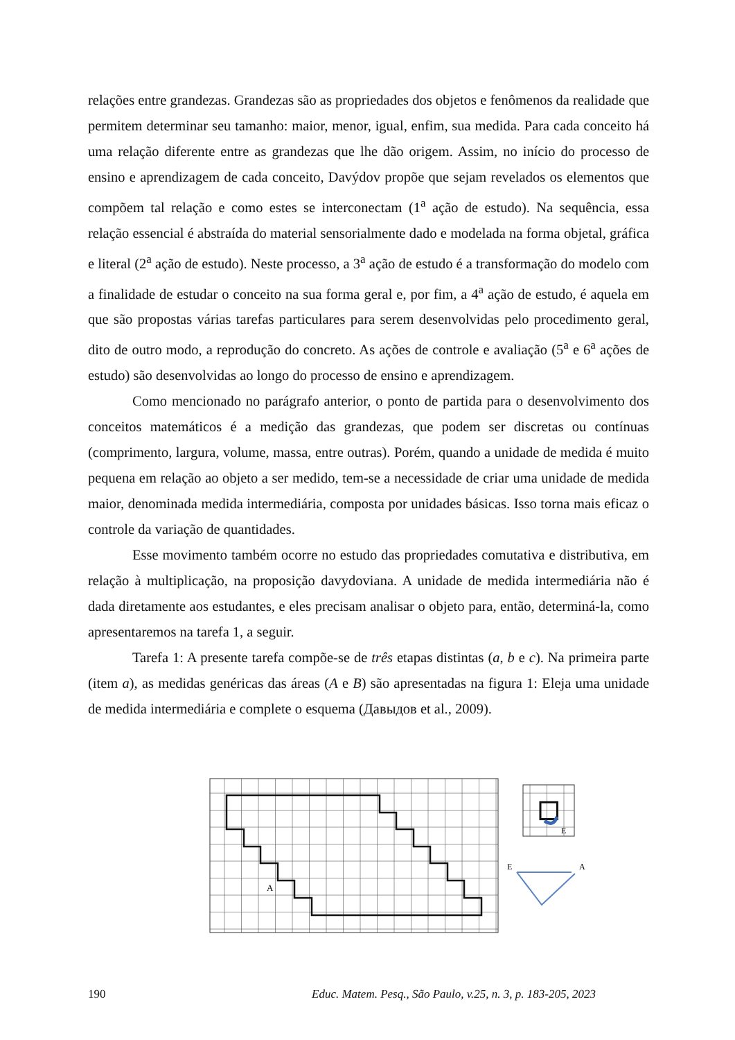relações entre grandezas. Grandezas são as propriedades dos objetos e fenômenos da realidade que permitem determinar seu tamanho: maior, menor, igual, enfim, sua medida. Para cada conceito há uma relação diferente entre as grandezas que lhe dão origem. Assim, no início do processo de ensino e aprendizagem de cada conceito, Davýdov propõe que sejam revelados os elementos que compõem tal relação e como estes se interconectam (1<sup>a</sup> ação de estudo). Na sequência, essa relação essencial é abstraída do material sensorialmente dado e modelada na forma objetal, gráfica e literal (2<sup>a</sup> ação de estudo). Neste processo, a 3<sup>a</sup> ação de estudo é a transformação do modelo com a finalidade de estudar o conceito na sua forma geral e, por fim, a 4<sup>a</sup> ação de estudo, é aquela em que são propostas várias tarefas particulares para serem desenvolvidas pelo procedimento geral, dito de outro modo, a reprodução do concreto. As ações de controle e avaliação (5<sup>a</sup> e 6<sup>a</sup> ações de estudo) são desenvolvidas ao longo do processo de ensino e aprendizagem.
Como mencionado no parágrafo anterior, o ponto de partida para o desenvolvimento dos conceitos matemáticos é a medição das grandezas, que podem ser discretas ou contínuas (comprimento, largura, volume, massa, entre outras). Porém, quando a unidade de medida é muito pequena em relação ao objeto a ser medido, tem-se a necessidade de criar uma unidade de medida maior, denominada medida intermediária, composta por unidades básicas. Isso torna mais eficaz o controle da variação de quantidades.
Esse movimento também ocorre no estudo das propriedades comutativa e distributiva, em relação à multiplicação, na proposição davydoviana. A unidade de medida intermediária não é dada diretamente aos estudantes, e eles precisam analisar o objeto para, então, determiná-la, como apresentaremos na tarefa 1, a seguir.
Tarefa 1: A presente tarefa compõe-se de três etapas distintas (a, b e c). Na primeira parte (item a), as medidas genéricas das áreas (A e B) são apresentadas na figura 1: Eleja uma unidade de medida intermediária e complete o esquema (Давыдов et al., 2009).
A
E
E
A
190 Educ. Matem. Pesq., São Paulo, v.25, n. 3, p. 183-205, 2023